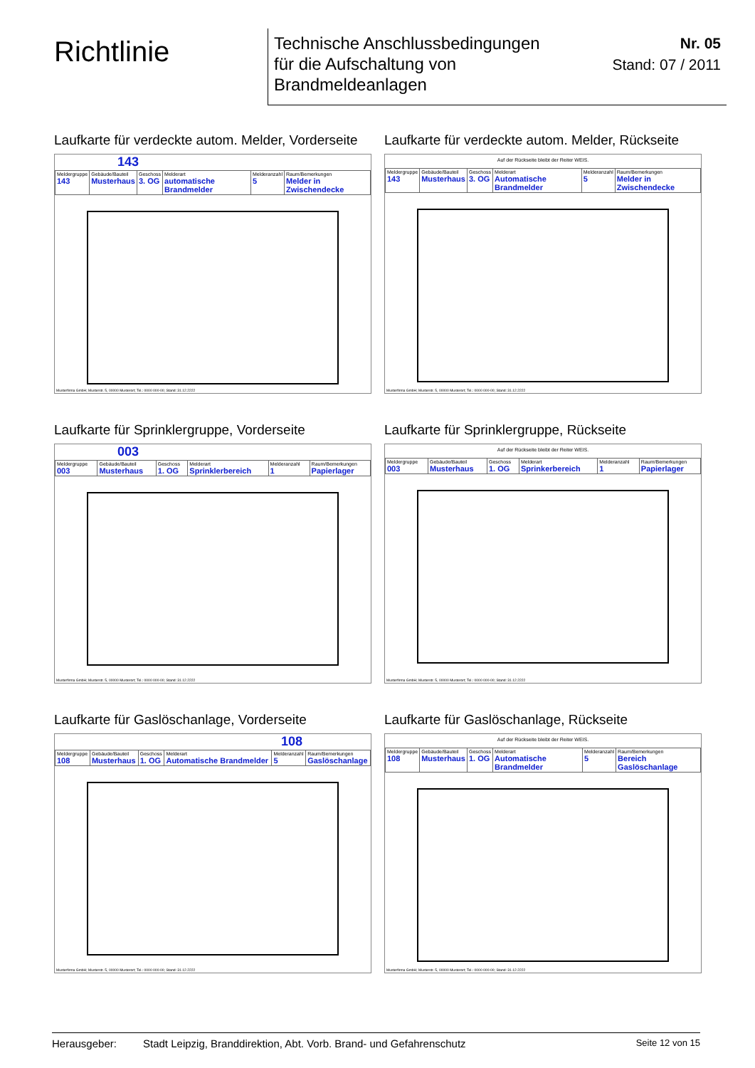Richtlinie
Technische Anschlussbedingungen
für die Aufschaltung von
Brandmeldeanlagen
Nr. 05
Stand: 07 / 2011
Laufkarte für verdeckte autom. Melder, Vorderseite
143
| Meldergruppe 143 | Gebäude/Bauteil Musterhaus | Geschoss 3. OG | Melderart automatische Brandmelder | Melderanzahl 5 | Raum/Bemerkungen Melder in Zwischendecke |
Musterfirma GmbH; Musterstr. 5, 00000 Musterort; Tel.: 0000 000-00; Stand: 31.12.2222
Laufkarte für verdeckte autom. Melder, Rückseite
Auf der Rückseite bleibt der Reiter WEIS.
| Meldergruppe 143 | Gebäude/Bauteil Musterhaus | Geschoss 3. OG | Melderart Automatische Brandmelder | Melderanzahl 5 | Raum/Bemerkungen Melder in Zwischendecke |
Musterfirma GmbH; Musterstr. 5, 00000 Musterort; Tel.: 0000 000-00; Stand: 31.12.2222
Laufkarte für Sprinklergruppe, Vorderseite
003
| Meldergruppe 003 | Gebäude/Bauteil Musterhaus | Geschoss 1. OG | Melderart Sprinklerbereich | Melderanzahl 1 | Raum/Bemerkungen Papierlager |
Musterfirma GmbH; Musterstr. 5, 00000 Musterort; Tel.: 0000 000-00; Stand: 31.12.2222
Laufkarte für Sprinklergruppe, Rückseite
Auf der Rückseite bleibt der Reiter WEIS.
| Meldergruppe 003 | Gebäude/Bauteil Musterhaus | Geschoss 1. OG | Melderart Sprinkerbereich | Melderanzahl 1 | Raum/Bemerkungen Papierlager |
Musterfirma GmbH; Musterstr. 5, 00000 Musterort; Tel.: 0000 000-00; Stand: 31.12.2222
Laufkarte für Gaslöschanlage, Vorderseite
108
| Meldergruppe 108 | Gebäude/Bauteil Musterhaus | Geschoss 1. OG | Melderart Automatische Brandmelder | Melderanzahl 5 | Raum/Bemerkungen Gaslöschanlage |
Musterfirma GmbH; Musterstr. 5, 00000 Musterort; Tel.: 0000 000-00; Stand: 31.12.2222
Laufkarte für Gaslöschanlage, Rückseite
Auf der Rückseite bleibt der Reiter WEIS.
| Meldergruppe 108 | Gebäude/Bauteil Musterhaus | Geschoss 1. OG | Melderart Automatische Brandmelder | Melderanzahl 5 | Raum/Bemerkungen Bereich Gaslöschanlage |
Musterfirma GmbH; Musterstr. 5, 00000 Musterort; Tel.: 0000 000-00; Stand: 31.12.2222
Herausgeber: Stadt Leipzig, Branddirektion, Abt. Vorb. Brand- und Gefahrenschutz Seite 12 von 15